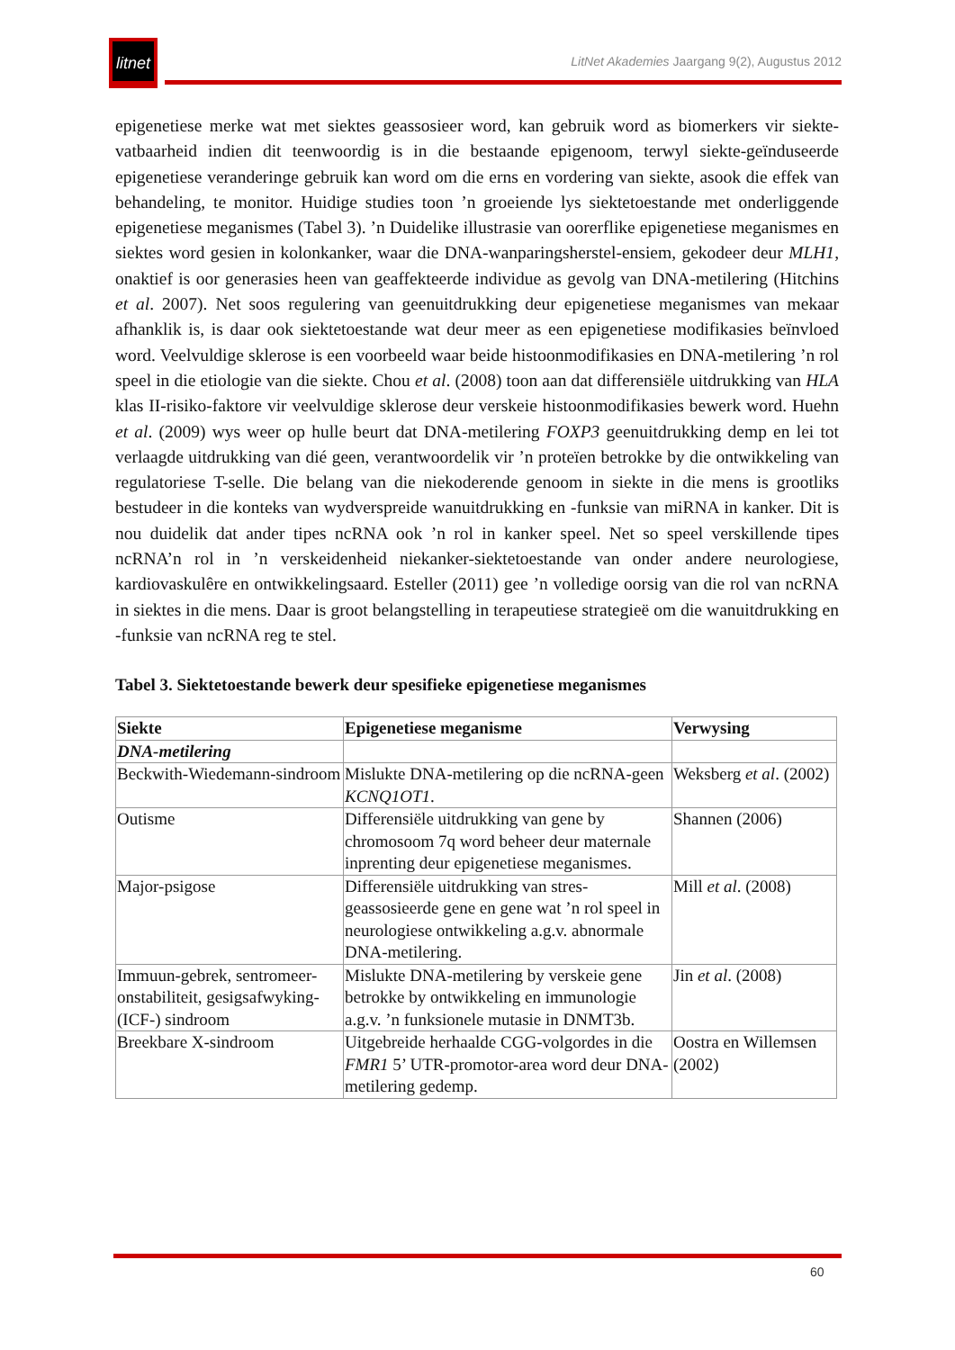litnet
LitNet Akademies Jaargang 9(2), Augustus 2012
epigenetiese merke wat met siektes geassosieer word, kan gebruik word as biomerkers vir siekte-vatbaarheid indien dit teenwoordig is in die bestaande epigenoom, terwyl siekte-geïnduseerde epigenetiese veranderinge gebruik kan word om die erns en vordering van siekte, asook die effek van behandeling, te monitor. Huidige studies toon ’n groeiende lys siektetoestande met onderliggende epigenetiese meganismes (Tabel 3). ’n Duidelike illustrasie van oorerflike epigenetiese meganismes en siektes word gesien in kolonkanker, waar die DNA-wanparingsherstel-ensiem, gekodeer deur MLH1, onaktief is oor generasies heen van geaffekteerde individue as gevolg van DNA-metilering (Hitchins et al. 2007). Net soos regulering van geenuitdrukking deur epigenetiese meganismes van mekaar afhanklik is, is daar ook siektetoestande wat deur meer as een epigenetiese modifikasies beïnvloed word. Veelvuldige sklerose is een voorbeeld waar beide histoonmodifikasies en DNA-metilering ’n rol speel in die etiologie van die siekte. Chou et al. (2008) toon aan dat differensiële uitdrukking van HLA klas II-risiko-faktore vir veelvuldige sklerose deur verskeie histoonmodifikasies bewerk word. Huehn et al. (2009) wys weer op hulle beurt dat DNA-metilering FOXP3 geenuitdrukking demp en lei tot verlaagde uitdrukking van dié geen, verantwoordelik vir ’n proteïen betrokke by die ontwikkeling van regulatoriese T-selle. Die belang van die niekoderende genoom in siekte in die mens is grootliks bestudeer in die konteks van wydverspreide wanuitdrukking en -funksie van miRNA in kanker. Dit is nou duidelik dat ander tipes ncRNA ook ’n rol in kanker speel. Net so speel verskillende tipes ncRNA’n rol in ’n verskeidenheid niekanker-siektetoestande van onder andere neurologiese, kardiovaskulêre en ontwikkelingsaard. Esteller (2011) gee ’n volledige oorsig van die rol van ncRNA in siektes in die mens. Daar is groot belangstelling in terapeutiese strategieë om die wanuitdrukking en -funksie van ncRNA reg te stel.
Tabel 3. Siektetoestande bewerk deur spesifieke epigenetiese meganismes
| Siekte | Epigenetiese meganisme | Verwysing |
| --- | --- | --- |
| DNA-metilering | | |
| Beckwith-Wiedemann-sindroom | Mislukte DNA-metilering op die ncRNA-geen KCNQ1OT1 . | Weksberg et al . (2002) |
| Outisme | Differensiële uitdrukking van gene by chromosoom 7q word beheer deur maternale inprenting deur epigenetiese meganismes. | Shannen (2006) |
| Major-psigose | Differensiële uitdrukking van stres-geassosieerde gene en gene wat ’n rol speel in neurologiese ontwikkeling a.g.v. abnormale DNA-metilering. | Mill et al . (2008) |
| Immuun-gebrek, sentromeer-onstabiliteit, gesigsafwyking-(ICF-) sindroom | Mislukte DNA-metilering by verskeie gene betrokke by ontwikkeling en immunologie a.g.v. ’n funksionele mutasie in DNMT3b. | Jin et al . (2008) |
| Breekbare X-sindroom | Uitgebreide herhaalde CGG-volgordes in die FMR1 5’ UTR-promotor-area word deur DNA-metilering gedemp. | Oostra en Willemsen (2002) |
60